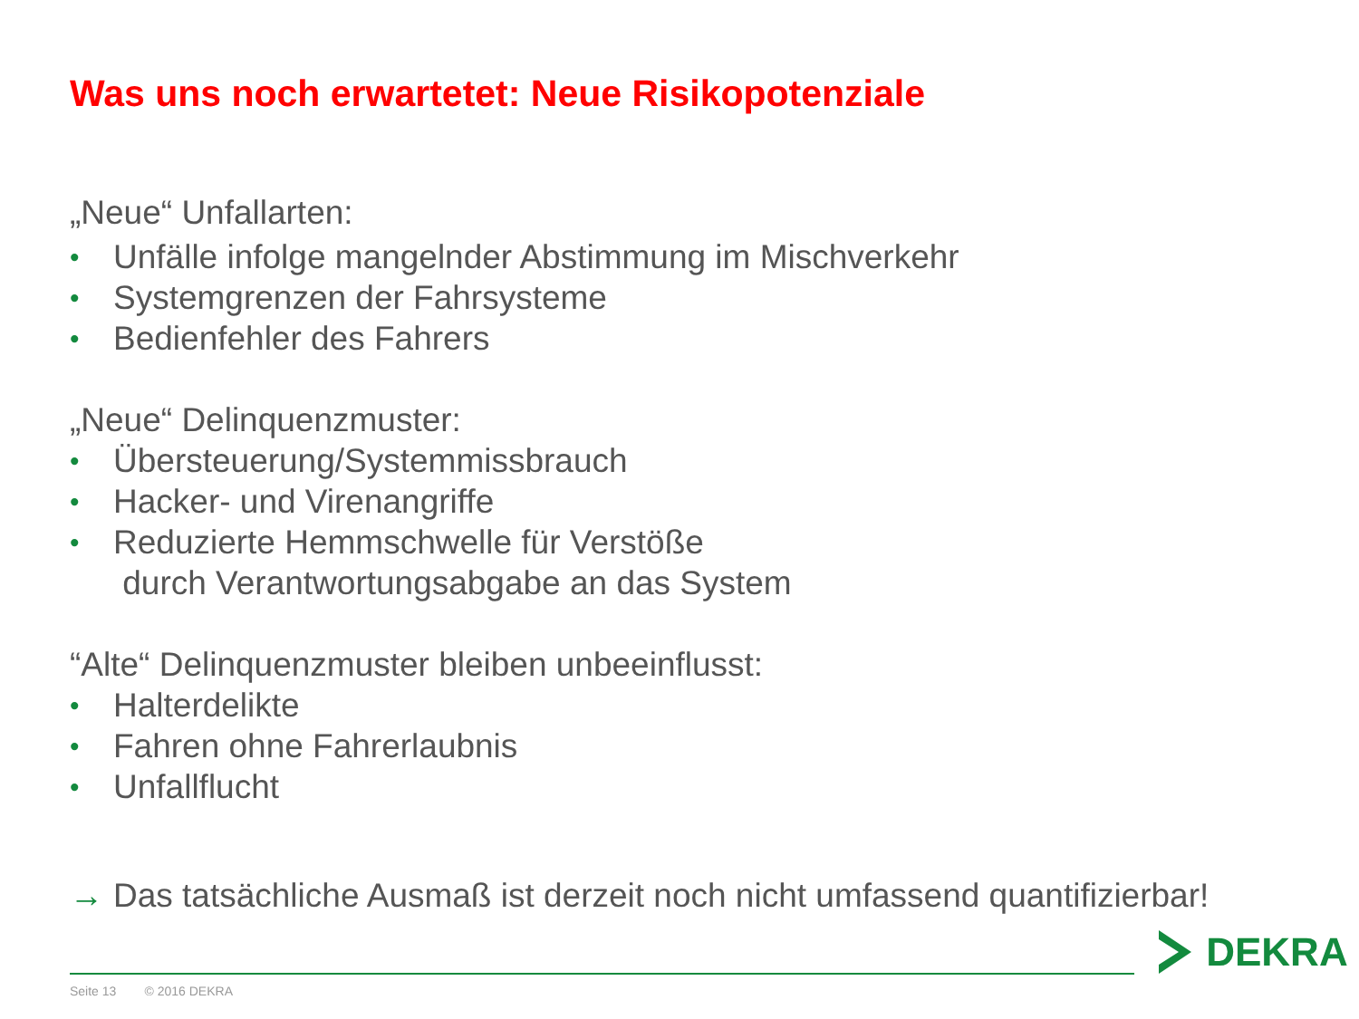Was uns noch erwartetet: Neue Risikopotenziale
„Neue“ Unfallarten:
• Unfälle infolge mangelnder Abstimmung im Mischverkehr
• Systemgrenzen der Fahrsysteme
• Bedienfehler des Fahrers
„Neue“ Delinquenzmuster:
• Übersteuerung/Systemmissbrauch
• Hacker- und Virenangriffe
• Reduzierte Hemmschwelle für Verstöße
durch Verantwortungsabgabe an das System
“Alte“ Delinquenzmuster bleiben unbeeinflusst:
• Halterdelikte
• Fahren ohne Fahrerlaubnis
• Unfallflucht
→ Das tatsächliche Ausmaß ist derzeit noch nicht umfassend quantifizierbar!
Seite 13 © 2016 DEKRA
DEKRA